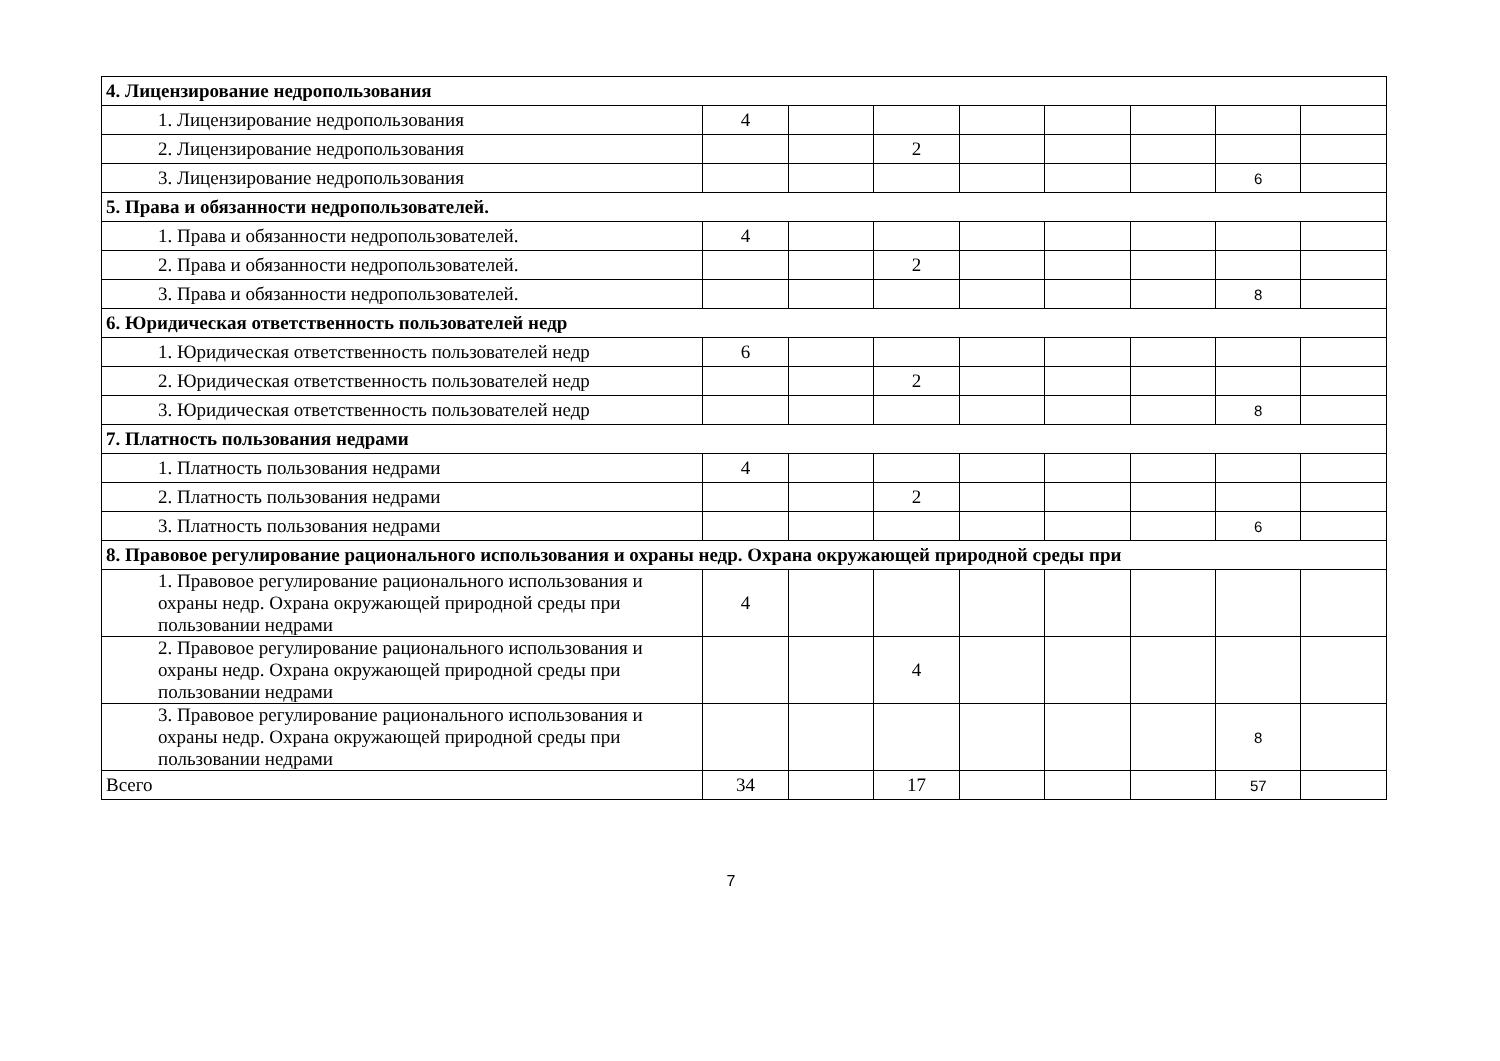| 4. Лицензирование недропользования | | | | | | | | |
| 1. Лицензирование недропользования | 4 | | | | | | | |
| 2. Лицензирование недропользования | | | 2 | | | | | |
| 3. Лицензирование недропользования | | | | | | | 6 | |
| 5. Права и обязанности недропользователей. | | | | | | | | |
| 1. Права и обязанности недропользователей. | 4 | | | | | | | |
| 2. Права и обязанности недропользователей. | | | 2 | | | | | |
| 3. Права и обязанности недропользователей. | | | | | | | 8 | |
| 6. Юридическая ответственность пользователей недр | | | | | | | | |
| 1. Юридическая ответственность пользователей недр | 6 | | | | | | | |
| 2. Юридическая ответственность пользователей недр | | | 2 | | | | | |
| 3. Юридическая ответственность пользователей недр | | | | | | | 8 | |
| 7. Платность пользования недрами | | | | | | | | |
| 1. Платность пользования недрами | 4 | | | | | | | |
| 2. Платность пользования недрами | | | 2 | | | | | |
| 3. Платность пользования недрами | | | | | | | 6 | |
| 8. Правовое регулирование рационального использования и охраны недр. Охрана окружающей природной среды при | | | | | | | | |
| 1. Правовое регулирование рационального использования и охраны недр. Охрана окружающей природной среды при пользовании недрами | 4 | | | | | | | |
| 2. Правовое регулирование рационального использования и охраны недр. Охрана окружающей природной среды при пользовании недрами | | | 4 | | | | | |
| 3. Правовое регулирование рационального использования и охраны недр. Охрана окружающей природной среды при пользовании недрами | | | | | | | 8 | |
| Всего | 34 | | 17 | | | | 57 | |
7